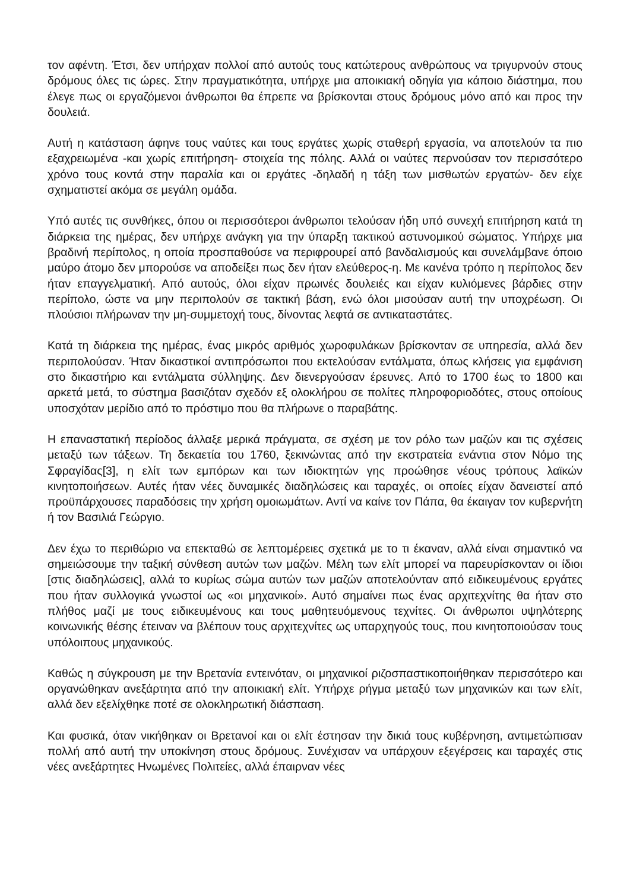τον αφέντη. Έτσι, δεν υπήρχαν πολλοί από αυτούς τους κατώτερους ανθρώπους να τριγυρνούν στους δρόμους όλες τις ώρες. Στην πραγματικότητα, υπήρχε μια αποικιακή οδηγία για κάποιο διάστημα, που έλεγε πως οι εργαζόμενοι άνθρωποι θα έπρεπε να βρίσκονται στους δρόμους μόνο από και προς την δουλειά.
Αυτή η κατάσταση άφηνε τους ναύτες και τους εργάτες χωρίς σταθερή εργασία, να αποτελούν τα πιο εξαχρειωμένα -και χωρίς επιτήρηση- στοιχεία της πόλης. Αλλά οι ναύτες περνούσαν τον περισσότερο χρόνο τους κοντά στην παραλία και οι εργάτες -δηλαδή η τάξη των μισθωτών εργατών- δεν είχε σχηματιστεί ακόμα σε μεγάλη ομάδα.
Υπό αυτές τις συνθήκες, όπου οι περισσότεροι άνθρωποι τελούσαν ήδη υπό συνεχή επιτήρηση κατά τη διάρκεια της ημέρας, δεν υπήρχε ανάγκη για την ύπαρξη τακτικού αστυνομικού σώματος. Υπήρχε μια βραδινή περίπολος, η οποία προσπαθούσε να περιφρουρεί από βανδαλισμούς και συνελάμβανε όποιο μαύρο άτομο δεν μπορούσε να αποδείξει πως δεν ήταν ελεύθερος-η. Με κανένα τρόπο η περίπολος δεν ήταν επαγγελματική. Από αυτούς, όλοι είχαν πρωινές δουλειές και είχαν κυλιόμενες βάρδιες στην περίπολο, ώστε να μην περιπολούν σε τακτική βάση, ενώ όλοι μισούσαν αυτή την υποχρέωση. Οι πλούσιοι πλήρωναν την μη-συμμετοχή τους, δίνοντας λεφτά σε αντικαταστάτες.
Κατά τη διάρκεια της ημέρας, ένας μικρός αριθμός χωροφυλάκων βρίσκονταν σε υπηρεσία, αλλά δεν περιπολούσαν. Ήταν δικαστικοί αντιπρόσωποι που εκτελούσαν εντάλματα, όπως κλήσεις για εμφάνιση στο δικαστήριο και εντάλματα σύλληψης. Δεν διενεργούσαν έρευνες. Από το 1700 έως το 1800 και αρκετά μετά, το σύστημα βασιζόταν σχεδόν εξ ολοκλήρου σε πολίτες πληροφοριοδότες, στους οποίους υποσχόταν μερίδιο από το πρόστιμο που θα πλήρωνε ο παραβάτης.
Η επαναστατική περίοδος άλλαξε μερικά πράγματα, σε σχέση με τον ρόλο των μαζών και τις σχέσεις μεταξύ των τάξεων. Τη δεκαετία του 1760, ξεκινώντας από την εκστρατεία ενάντια στον Νόμο της Σφραγίδας[3], η ελίτ των εμπόρων και των ιδιοκτητών γης προώθησε νέους τρόπους λαϊκών κινητοποιήσεων. Αυτές ήταν νέες δυναμικές διαδηλώσεις και ταραχές, οι οποίες είχαν δανειστεί από προϋπάρχουσες παραδόσεις την χρήση ομοιωμάτων. Αντί να καίνε τον Πάπα, θα έκαιγαν τον κυβερνήτη ή τον Βασιλιά Γεώργιο.
Δεν έχω το περιθώριο να επεκταθώ σε λεπτομέρειες σχετικά με το τι έκαναν, αλλά είναι σημαντικό να σημειώσουμε την ταξική σύνθεση αυτών των μαζών. Μέλη των ελίτ μπορεί να παρευρίσκονταν οι ίδιοι [στις διαδηλώσεις], αλλά το κυρίως σώμα αυτών των μαζών αποτελούνταν από ειδικευμένους εργάτες που ήταν συλλογικά γνωστοί ως «οι μηχανικοί». Αυτό σημαίνει πως ένας αρχιτεχνίτης θα ήταν στο πλήθος μαζί με τους ειδικευμένους και τους μαθητευόμενους τεχνίτες. Οι άνθρωποι υψηλότερης κοινωνικής θέσης έτειναν να βλέπουν τους αρχιτεχνίτες ως υπαρχηγούς τους, που κινητοποιούσαν τους υπόλοιπους μηχανικούς.
Καθώς η σύγκρουση με την Βρετανία εντεινόταν, οι μηχανικοί ριζοσπαστικοποιήθηκαν περισσότερο και οργανώθηκαν ανεξάρτητα από την αποικιακή ελίτ. Υπήρχε ρήγμα μεταξύ των μηχανικών και των ελίτ, αλλά δεν εξελίχθηκε ποτέ σε ολοκληρωτική διάσπαση.
Και φυσικά, όταν νικήθηκαν οι Βρετανοί και οι ελίτ έστησαν την δικιά τους κυβέρνηση, αντιμετώπισαν πολλή από αυτή την υποκίνηση στους δρόμους. Συνέχισαν να υπάρχουν εξεγέρσεις και ταραχές στις νέες ανεξάρτητες Ηνωμένες Πολιτείες, αλλά έπαιρναν νέες